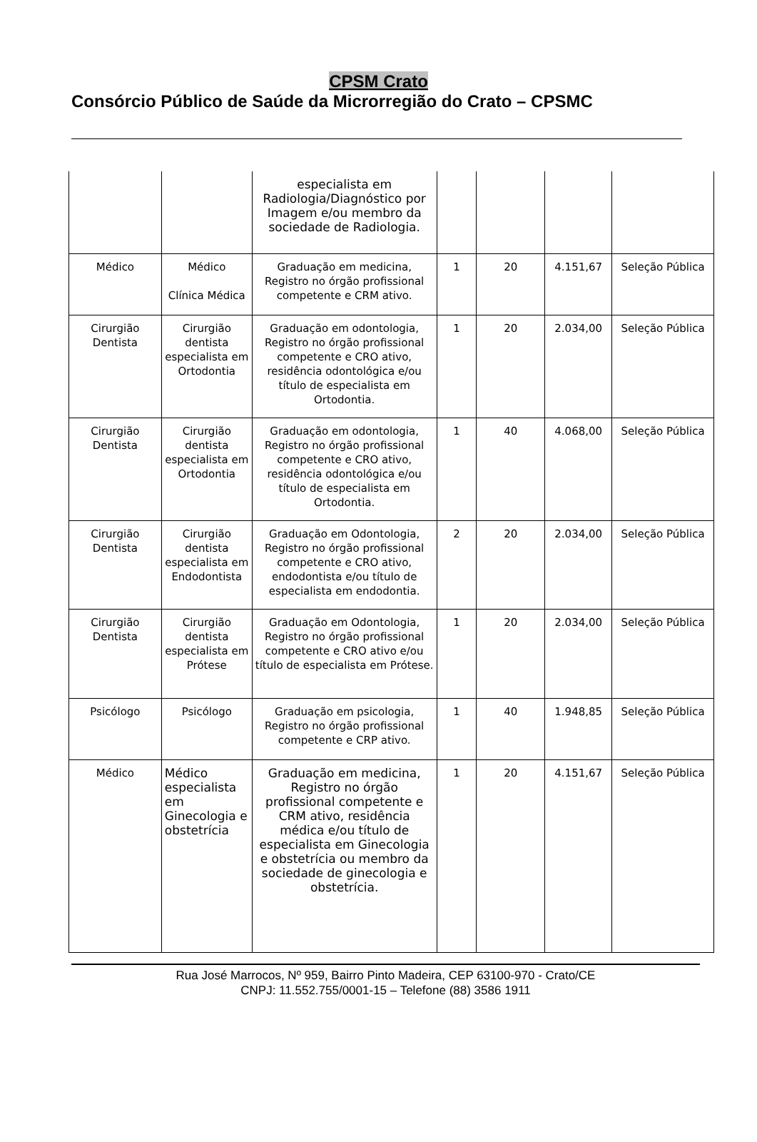CPSM Crato
Consórcio Público de Saúde da Microrregião do Crato – CPSMC
| | | especialista em Radiologia/Diagnóstico por Imagem e/ou membro da sociedade de Radiologia. | | | | |
| Médico | Médico Clínica Médica | Graduação em medicina, Registro no órgão profissional competente e CRM ativo. | 1 | 20 | 4.151,67 | Seleção Pública |
| Cirurgião Dentista | Cirurgião dentista especialista em Ortodontia | Graduação em odontologia, Registro no órgão profissional competente e CRO ativo, residência odontológica e/ou título de especialista em Ortodontia. | 1 | 20 | 2.034,00 | Seleção Pública |
| Cirurgião Dentista | Cirurgião dentista especialista em Ortodontia | Graduação em odontologia, Registro no órgão profissional competente e CRO ativo, residência odontológica e/ou título de especialista em Ortodontia. | 1 | 40 | 4.068,00 | Seleção Pública |
| Cirurgião Dentista | Cirurgião dentista especialista em Endodontista | Graduação em Odontologia, Registro no órgão profissional competente e CRO ativo, endodontista e/ou título de especialista em endodontia. | 2 | 20 | 2.034,00 | Seleção Pública |
| Cirurgião Dentista | Cirurgião dentista especialista em Prótese | Graduação em Odontologia, Registro no órgão profissional competente e CRO ativo e/ou título de especialista em Prótese. | 1 | 20 | 2.034,00 | Seleção Pública |
| Psicólogo | Psicólogo | Graduação em psicologia, Registro no órgão profissional competente e CRP ativo. | 1 | 40 | 1.948,85 | Seleção Pública |
| Médico | Médico especialista em Ginecologia e obstetrícia | Graduação em medicina, Registro no órgão profissional competente e CRM ativo, residência médica e/ou título de especialista em Ginecologia e obstetrícia ou membro da sociedade de ginecologia e obstetrícia. | 1 | 20 | 4.151,67 | Seleção Pública |
Rua José Marrocos, Nº 959, Bairro Pinto Madeira, CEP 63100-970 - Crato/CE
CNPJ: 11.552.755/0001-15 – Telefone (88) 3586 1911